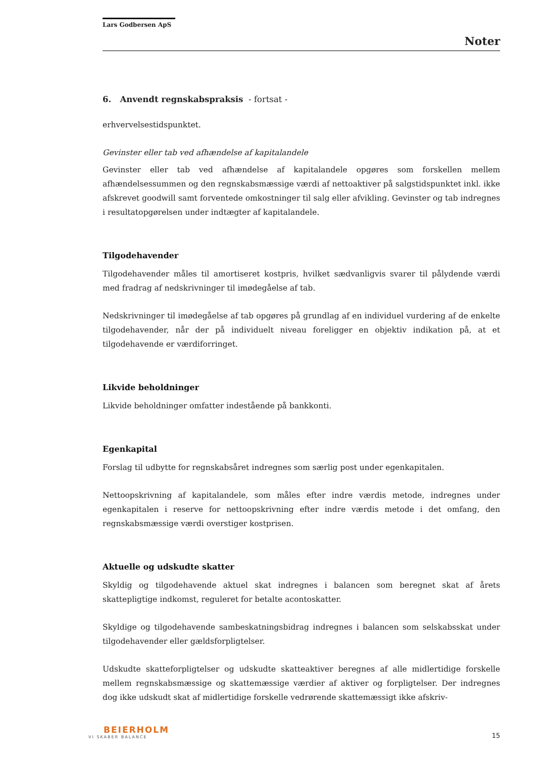Lars Godbersen ApS
Noter
6. Anvendt regnskabspraksis - fortsat -
erhvervelsestidspunktet.
Gevinster eller tab ved afhændelse af kapitalandele
Gevinster eller tab ved afhændelse af kapitalandele opgøres som forskellen mellem afhændelsessummen og den regnskabsmæssige værdi af nettoaktiver på salgstidspunktet inkl. ikke afskrevet goodwill samt forventede omkostninger til salg eller afvikling. Gevinster og tab indregnes i resultatopgørelsen under indtægter af kapitalandele.
Tilgodehavender
Tilgodehavender måles til amortiseret kostpris, hvilket sædvanligvis svarer til pålydende værdi med fradrag af nedskrivninger til imødegåelse af tab.
Nedskrivninger til imødegåelse af tab opgøres på grundlag af en individuel vurdering af de enkelte tilgodehavender, når der på individuelt niveau foreligger en objektiv indikation på, at et tilgodehavende er værdiforringet.
Likvide beholdninger
Likvide beholdninger omfatter indestående på bankkonti.
Egenkapital
Forslag til udbytte for regnskabsåret indregnes som særlig post under egenkapitalen.
Nettoopskrivning af kapitalandele, som måles efter indre værdis metode, indregnes under egenkapitalen i reserve for nettoopskrivning efter indre værdis metode i det omfang, den regnskabsmæssige værdi overstiger kostprisen.
Aktuelle og udskudte skatter
Skyldig og tilgodehavende aktuel skat indregnes i balancen som beregnet skat af årets skattepligtige indkomst, reguleret for betalte acontoskatter.
Skyldige og tilgodehavende sambeskatningsbidrag indregnes i balancen som selskabsskat under tilgodehavender eller gældsforpligtelser.
Udskudte skatteforpligtelser og udskudte skatteaktiver beregnes af alle midlertidige forskelle mellem regnskabsmæssige og skattemæssige værdier af aktiver og forpligtelser. Der indregnes dog ikke udskudt skat af midlertidige forskelle vedrørende skattemæssigt ikke afskriv-
BEIERHOLM
VI SKABER BALANCE
15